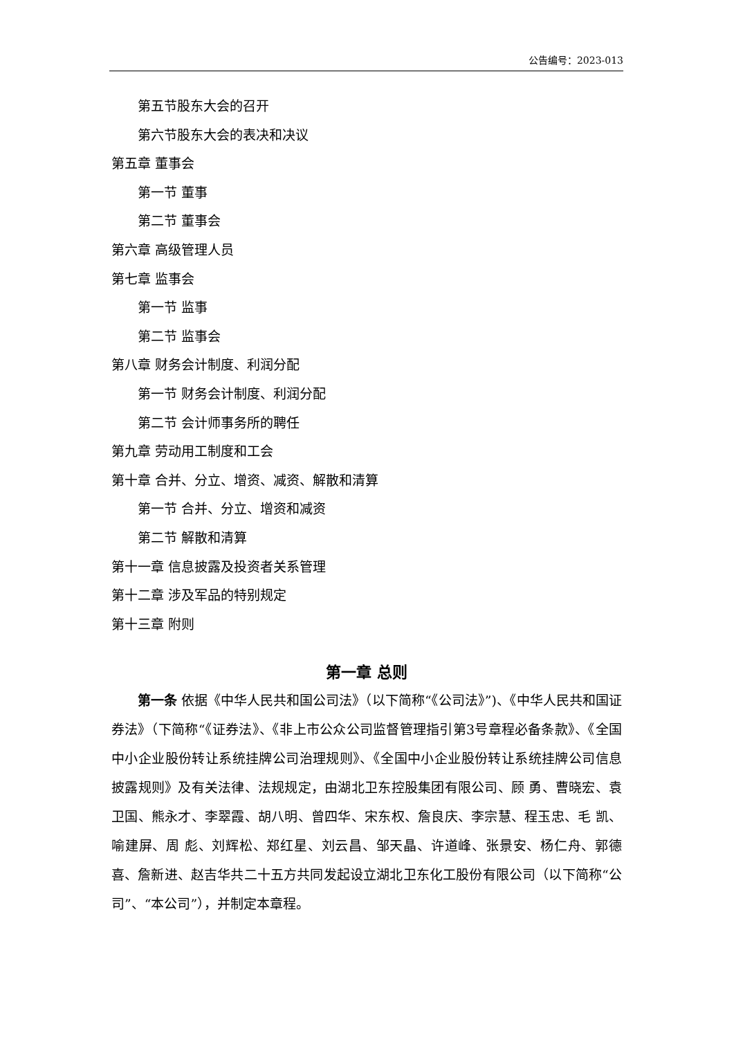公告编号：2023-013
第五节股东大会的召开
第六节股东大会的表决和决议
第五章 董事会
第一节 董事
第二节 董事会
第六章 高级管理人员
第七章 监事会
第一节 监事
第二节 监事会
第八章 财务会计制度、利润分配
第一节 财务会计制度、利润分配
第二节 会计师事务所的聘任
第九章 劳动用工制度和工会
第十章 合并、分立、增资、减资、解散和清算
第一节 合并、分立、增资和减资
第二节 解散和清算
第十一章 信息披露及投资者关系管理
第十二章 涉及军品的特别规定
第十三章 附则
第一章 总则
第一条 依据《中华人民共和国公司法》（以下简称“《公司法》”)、《中华人民共和国证券法》（下简称“《证券法》、《非上市公众公司监督管理指引第3号章程必备条款》、《全国中小企业股份转让系统挂牌公司治理规则》、《全国中小企业股份转让系统挂牌公司信息披露规则》及有关法律、法规规定，由湖北卫东控股集团有限公司、顾 勇、曹晓宏、袁卫国、熊永才、李翠霞、胡八明、曾四华、宋东权、詹良庆、李宗慧、程玉忠、毛 凯、喻建屏、周 彪、刘辉松、郑红星、刘云昌、邹天晶、许道峰、张景安、杨仁舟、郭德喜、詹新进、赵吉华共二十五方共同发起设立湖北卫东化工股份有限公司（以下简称“公司”、“本公司”），并制定本章程。